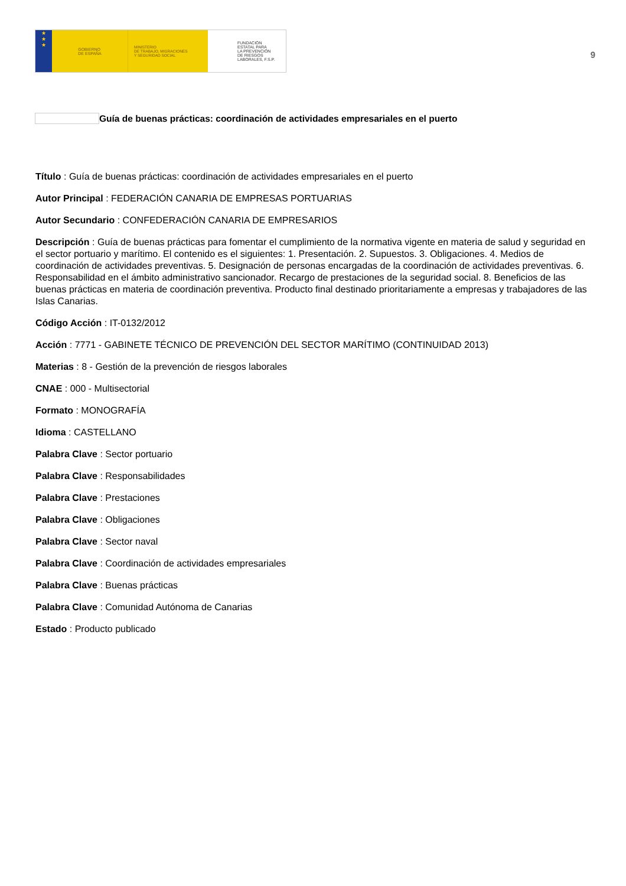★
★
★
GOBIERNO
DE ESPAÑA
MINISTERIO
DE TRABAJO, MIGRACIONES
Y SEGURIDAD SOCIAL
FUNDACIÓN
ESTATAL PARA
LA PREVENCIÓN
DE RIESGOS
LABORALES, F.S.P.
9
Guía de buenas prácticas: coordinación de actividades empresariales en el puerto
Título : Guía de buenas prácticas: coordinación de actividades empresariales en el puerto
Autor Principal : FEDERACIÓN CANARIA DE EMPRESAS PORTUARIAS
Autor Secundario : CONFEDERACIÓN CANARIA DE EMPRESARIOS
Descripción : Guía de buenas prácticas para fomentar el cumplimiento de la normativa vigente en materia de salud y seguridad en el sector portuario y marítimo. El contenido es el siguientes: 1. Presentación. 2. Supuestos. 3. Obligaciones. 4. Medios de coordinación de actividades preventivas. 5. Designación de personas encargadas de la coordinación de actividades preventivas. 6. Responsabilidad en el ámbito administrativo sancionador. Recargo de prestaciones de la seguridad social. 8. Beneficios de las buenas prácticas en materia de coordinación preventiva. Producto final destinado prioritariamente a empresas y trabajadores de las Islas Canarias.
Código Acción : IT-0132/2012
Acción : 7771 - GABINETE TÉCNICO DE PREVENCIÓN DEL SECTOR MARÍTIMO (CONTINUIDAD 2013)
Materias : 8 - Gestión de la prevención de riesgos laborales
CNAE : 000 - Multisectorial
Formato : MONOGRAFÍA
Idioma : CASTELLANO
Palabra Clave : Sector portuario
Palabra Clave : Responsabilidades
Palabra Clave : Prestaciones
Palabra Clave : Obligaciones
Palabra Clave : Sector naval
Palabra Clave : Coordinación de actividades empresariales
Palabra Clave : Buenas prácticas
Palabra Clave : Comunidad Autónoma de Canarias
Estado : Producto publicado